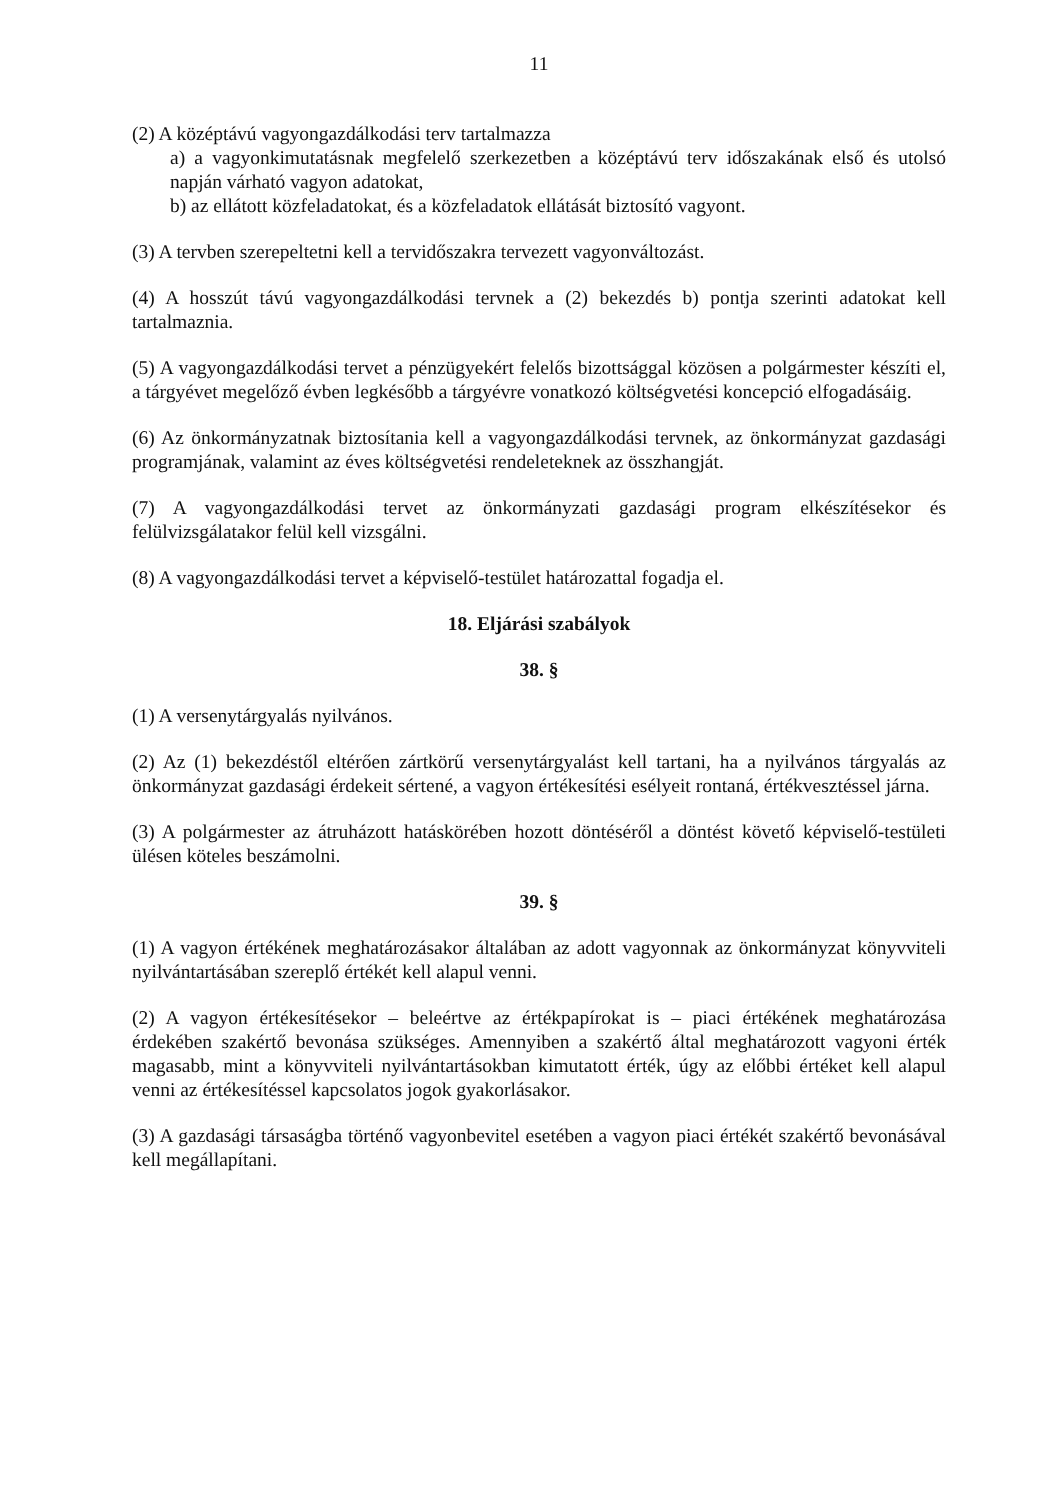11
(2) A középtávú vagyongazdálkodási terv tartalmazza
a) a vagyonkimutatásnak megfelelő szerkezetben a középtávú terv időszakának első és utolsó napján várható vagyon adatokat,
b) az ellátott közfeladatokat, és a közfeladatok ellátását biztosító vagyont.
(3) A tervben szerepeltetni kell a tervidőszakra tervezett vagyonváltozást.
(4) A hosszút távú vagyongazdálkodási tervnek a (2) bekezdés b) pontja szerinti adatokat kell tartalmaznia.
(5) A vagyongazdálkodási tervet a pénzügyekért felelős bizottsággal közösen a polgármester készíti el, a tárgyévet megelőző évben legkésőbb a tárgyévre vonatkozó költségvetési koncepció elfogadásáig.
(6) Az önkormányzatnak biztosítania kell a vagyongazdálkodási tervnek, az önkormányzat gazdasági programjának, valamint az éves költségvetési rendeleteknek az összhangját.
(7) A vagyongazdálkodási tervet az önkormányzati gazdasági program elkészítésekor és felülvizsgálatakor felül kell vizsgálni.
(8) A vagyongazdálkodási tervet a képviselő-testület határozattal fogadja el.
18. Eljárási szabályok
38. §
(1) A versenytárgyalás nyilvános.
(2) Az (1) bekezdéstől eltérően zártkörű versenytárgyalást kell tartani, ha a nyilvános tárgyalás az önkormányzat gazdasági érdekeit sértené, a vagyon értékesítési esélyeit rontaná, értékvesztéssel járna.
(3) A polgármester az átruházott hatáskörében hozott döntéséről a döntést követő képviselő-testületi ülésen köteles beszámolni.
39. §
(1) A vagyon értékének meghatározásakor általában az adott vagyonnak az önkormányzat könyvviteli nyilvántartásában szereplő értékét kell alapul venni.
(2) A vagyon értékesítésekor – beleértve az értékpapírokat is – piaci értékének meghatározása érdekében szakértő bevonása szükséges. Amennyiben a szakértő által meghatározott vagyoni érték magasabb, mint a könyvviteli nyilvántartásokban kimutatott érték, úgy az előbbi értéket kell alapul venni az értékesítéssel kapcsolatos jogok gyakorlásakor.
(3) A gazdasági társaságba történő vagyonbevitel esetében a vagyon piaci értékét szakértő bevonásával kell megállapítani.